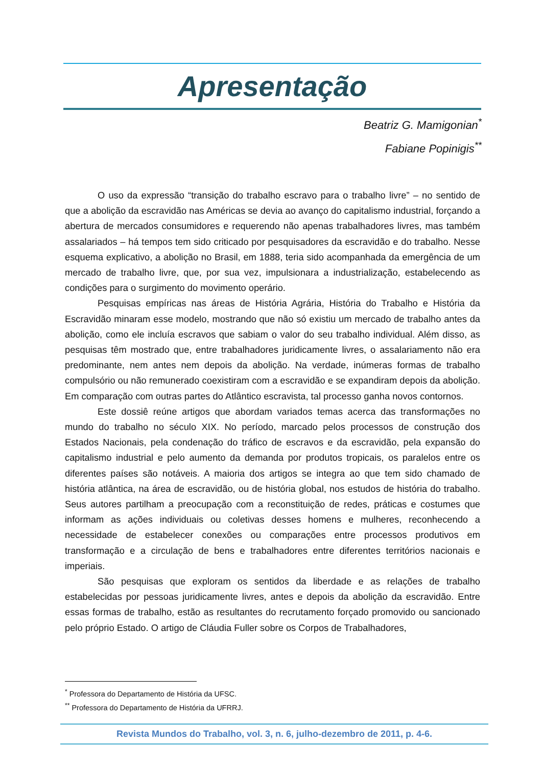Apresentação
Beatriz G. Mamigonian<sup>*</sup>
Fabiane Popinigis<sup>**</sup>
O uso da expressão “transição do trabalho escravo para o trabalho livre” – no sentido de que a abolição da escravidão nas Américas se devia ao avanço do capitalismo industrial, forçando a abertura de mercados consumidores e requerendo não apenas trabalhadores livres, mas também assalariados – há tempos tem sido criticado por pesquisadores da escravidão e do trabalho. Nesse esquema explicativo, a abolição no Brasil, em 1888, teria sido acompanhada da emergência de um mercado de trabalho livre, que, por sua vez, impulsionara a industrialização, estabelecendo as condições para o surgimento do movimento operário.
Pesquisas empíricas nas áreas de História Agrária, História do Trabalho e História da Escravidão minaram esse modelo, mostrando que não só existiu um mercado de trabalho antes da abolição, como ele incluía escravos que sabiam o valor do seu trabalho individual. Além disso, as pesquisas têm mostrado que, entre trabalhadores juridicamente livres, o assalariamento não era predominante, nem antes nem depois da abolição. Na verdade, inúmeras formas de trabalho compulsório ou não remunerado coexistiram com a escravidão e se expandiram depois da abolição. Em comparação com outras partes do Atlântico escravista, tal processo ganha novos contornos.
Este dossiê reúne artigos que abordam variados temas acerca das transformações no mundo do trabalho no século XIX. No período, marcado pelos processos de construção dos Estados Nacionais, pela condenação do tráfico de escravos e da escravidão, pela expansão do capitalismo industrial e pelo aumento da demanda por produtos tropicais, os paralelos entre os diferentes países são notáveis. A maioria dos artigos se integra ao que tem sido chamado de história atlântica, na área de escravidão, ou de história global, nos estudos de história do trabalho. Seus autores partilham a preocupação com a reconstituição de redes, práticas e costumes que informam as ações individuais ou coletivas desses homens e mulheres, reconhecendo a necessidade de estabelecer conexões ou comparações entre processos produtivos em transformação e a circulação de bens e trabalhadores entre diferentes territórios nacionais e imperiais.
São pesquisas que exploram os sentidos da liberdade e as relações de trabalho estabelecidas por pessoas juridicamente livres, antes e depois da abolição da escravidão. Entre essas formas de trabalho, estão as resultantes do recrutamento forçado promovido ou sancionado pelo próprio Estado. O artigo de Cláudia Fuller sobre os Corpos de Trabalhadores,
<sup>*</sup> Professora do Departamento de História da UFSC.
<sup>**</sup> Professora do Departamento de História da UFRRJ.
Revista Mundos do Trabalho, vol. 3, n. 6, julho-dezembro de 2011, p. 4-6.